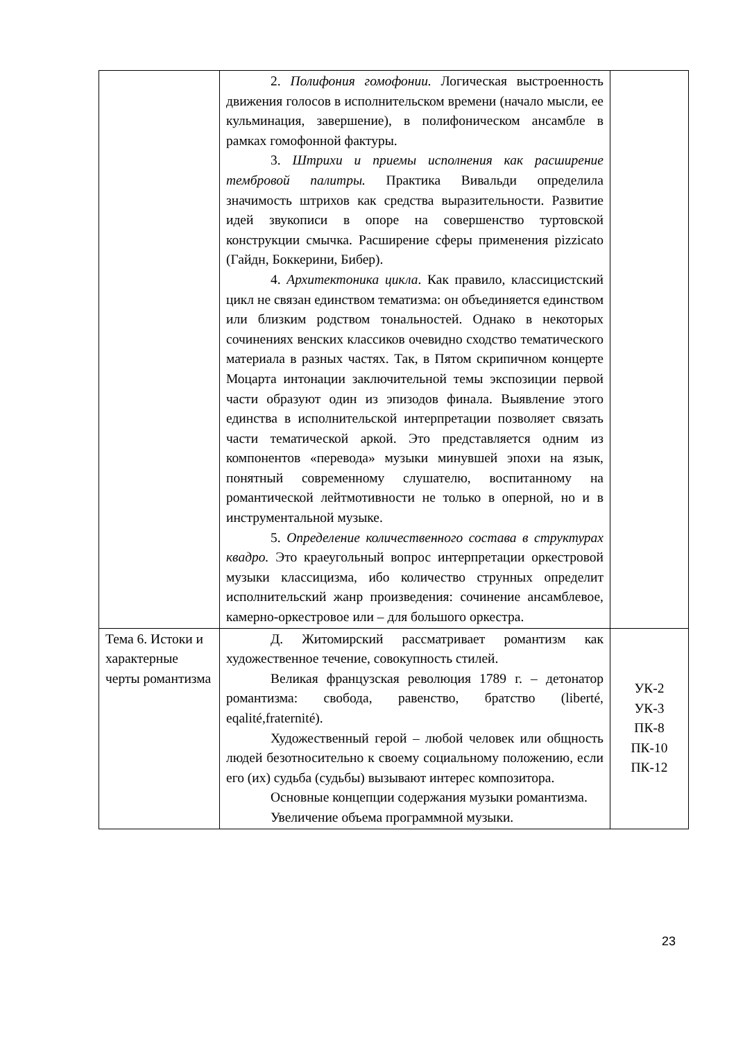| | 2. Полифония гомофонии. Логическая выстроенность движения голосов в исполнительском времени (начало мысли, ее кульминация, завершение), в полифоническом ансамбле в рамках гомофонной фактуры. 3. Штрихи и приемы исполнения как расширение тембровой палитры. Практика Вивальди определила значимость штрихов как средства выразительности. Развитие идей звукописи в опоре на совершенство туртовской конструкции смычка. Расширение сферы применения pizzicato (Гайдн, Боккерини, Бибер). 4. Архитектоника цикла . Как правило, классицистский цикл не связан единством тематизма: он объединяется единством или близким родством тональностей. Однако в некоторых сочинениях венских классиков очевидно сходство тематического материала в разных частях. Так, в Пятом скрипичном концерте Моцарта интонации заключительной темы экспозиции первой части образуют один из эпизодов финала. Выявление этого единства в исполнительской интерпретации позволяет связать части тематической аркой. Это представляется одним из компонентов «перевода» музыки минувшей эпохи на язык, понятный современному слушателю, воспитанному на романтической лейтмотивности не только в оперной, но и в инструментальной музыке. 5. Определение количественного состава в структурах квадро. Это краеугольный вопрос интерпретации оркестровой музыки классицизма, ибо количество струнных определит исполнительский жанр произведения: сочинение ансамблевое, камерно-оркестровое или – для большого оркестра. | |
| Тема 6. Истоки и характерные черты романтизма | Д. Житомирский рассматривает романтизм как художественное течение, совокупность стилей. Великая французская революция 1789 г. – детонатор романтизма: свобода, равенство, братство (liberté, eqalité,fraternité). Художественный герой – любой человек или общность людей безотносительно к своему социальному положению, если его (их) судьба (судьбы) вызывают интерес композитора. Основные концепции содержания музыки романтизма. Увеличение объема программной музыки. | УК-2 УК-3 ПК-8 ПК-10 ПК-12 |
23